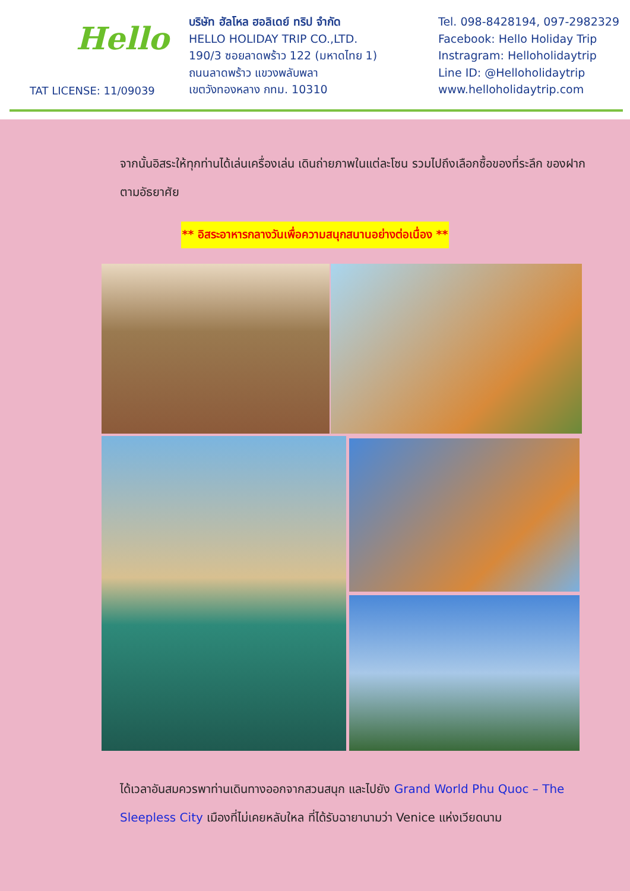Hello
TAT LICENSE: 11/09039
บริษัท ฮัลโหล ฮอลิเดย์ ทริป จำกัด
HELLO HOLIDAY TRIP CO.,LTD.
190/3 ซอยลาดพร้าว 122 (มหาดไทย 1)
ถนนลาดพร้าว แขวงพลับพลา
เขตวังทองหลาง กทม. 10310
Tel. 098-8428194, 097-2982329
Facebook: Hello Holiday Trip
Instragram: Helloholidaytrip
Line ID: @Helloholidaytrip
www.helloholidaytrip.com
จากนั้นอิสระให้ทุกท่านได้เล่นเครื่องเล่น เดินถ่ายภาพในแต่ละโซน รวมไปถึงเลือกซื้อของที่ระลึก ของฝากตามอัธยาศัย
** อิสระอาหารกลางวันเพื่อความสนุกสนานอย่างต่อเนื่อง **
ได้เวลาอันสมควรพาท่านเดินทางออกจากสวนสนุก และไปยัง Grand World Phu Quoc – The Sleepless City เมืองที่ไม่เคยหลับใหล ที่ได้รับฉายานามว่า Venice แห่งเวียดนาม